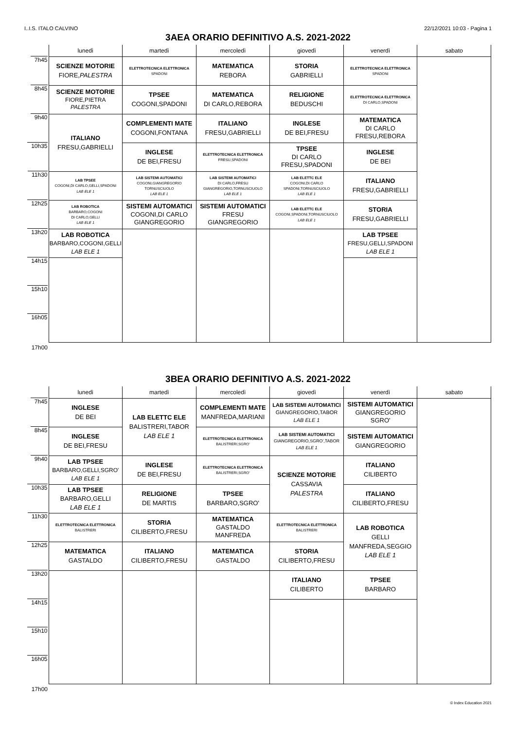I..I.S. ITALO CALVINO 22/12/2021 10:03 - Pagina 1
3AEA ORARIO DEFINITIVO A.S. 2021-2022
| | lunedì | martedì | mercoledì | giovedì | venerdì | sabato |
| --- | --- | --- | --- | --- | --- | --- |
| 7h45 | SCIENZE MOTORIE FIORE, PALESTRA | ELETTROTECNICA ELETTRONICA SPADONI | MATEMATICA REBORA | STORIA GABRIELLI | ELETTROTECNICA ELETTRONICA SPADONI | |
| 8h45 | SCIENZE MOTORIE FIORE,PIETRA PALESTRA | TPSEE COGONI,SPADONI | MATEMATICA DI CARLO,REBORA | RELIGIONE BEDUSCHI | ELETTROTECNICA ELETTRONICA DI CARLO,SPADONI | |
| 9h40 | ITALIANO FRESU,GABRIELLI | COMPLEMENTI MATE COGONI,FONTANA | ITALIANO FRESU,GABRIELLI | INGLESE DE BEI,FRESU | MATEMATICA DI CARLO FRESU,REBORA | |
| 10h35 | | INGLESE DE BEI,FRESU | ELETTROTECNICA ELETTRONICA FRESU,SPADONI | TPSEE DI CARLO FRESU,SPADONI | INGLESE DE BEI | |
| 11h30 | LAB TPSEE COGONI,DI CARLO,GELLI,SPADONI LAB ELE 1 | LAB SISTEMI AUTOMATICI COGONI,GIANGREGORIO TORNUSCIUOLO LAB ELE 1 | LAB SISTEMI AUTOMATICI DI CARLO,FRESU GIANGREGORIO,TORNUSCIUOLO LAB ELE 1 | LAB ELETTC ELE COGONI,DI CARLO SPADONI,TORNUSCIUOLO LAB ELE 1 | ITALIANO FRESU,GABRIELLI | |
| 12h25 | LAB ROBOTICA BARBARO,COGONI DI CARLO,GELLI LAB ELE 1 | SISTEMI AUTOMATICI COGONI,DI CARLO GIANGREGORIO | SISTEMI AUTOMATICI FRESU GIANGREGORIO | LAB ELETTC ELE COGONI,SPADONI,TORNUSCIUOLO LAB ELE 1 | STORIA FRESU,GABRIELLI | |
| 13h20 | LAB ROBOTICA BARBARO,COGONI,GELLI LAB ELE 1 | | | | LAB TPSEE FRESU,GELLI,SPADONI LAB ELE 1 | |
| 14h15 | | | | | | |
| 15h10 | | | | | | |
| 16h05 | | | | | | |
| 17h00 | | | | | | |
3BEA ORARIO DEFINITIVO A.S. 2021-2022
| | lunedì | martedì | mercoledì | giovedì | venerdì | sabato |
| --- | --- | --- | --- | --- | --- | --- |
| 7h45 | INGLESE DE BEI | LAB ELETTC ELE BALISTRERI,TABOR LAB ELE 1 | COMPLEMENTI MATE MANFREDA,MARIANI | LAB SISTEMI AUTOMATICI GIANGREGORIO,TABOR LAB ELE 1 | SISTEMI AUTOMATICI GIANGREGORIO SGRO' | |
| 8h45 | INGLESE DE BEI,FRESU | | ELETTROTECNICA ELETTRONICA BALISTRERI,SGRO' | LAB SISTEMI AUTOMATICI GIANGREGORIO,SGRO',TABOR LAB ELE 1 | SISTEMI AUTOMATICI GIANGREGORIO | |
| 9h40 | LAB TPSEE BARBARO,GELLI,SGRO' LAB ELE 1 | INGLESE DE BEI,FRESU | ELETTROTECNICA ELETTRONICA BALISTRERI,SGRO' | SCIENZE MOTORIE CASSAVIA PALESTRA | ITALIANO CILIBERTO | |
| 10h35 | LAB TPSEE BARBARO,GELLI LAB ELE 1 | RELIGIONE DE MARTIS | TPSEE BARBARO,SGRO' | | ITALIANO CILIBERTO,FRESU | |
| 11h30 | ELETTROTECNICA ELETTRONICA BALISTRERI | STORIA CILIBERTO,FRESU | MATEMATICA GASTALDO MANFREDA | ELETTROTECNICA ELETTRONICA BALISTRERI | LAB ROBOTICA GELLI MANFREDA,SEGGIO LAB ELE 1 | |
| 12h25 | MATEMATICA GASTALDO | ITALIANO CILIBERTO,FRESU | MATEMATICA GASTALDO | STORIA CILIBERTO,FRESU | | |
| 13h20 | | | | ITALIANO CILIBERTO | TPSEE BARBARO | |
| 14h15 | | | | | | |
| 15h10 | | | | | | |
| 16h05 | | | | | | |
| 17h00 | | | | | | |
© Index Education 2021